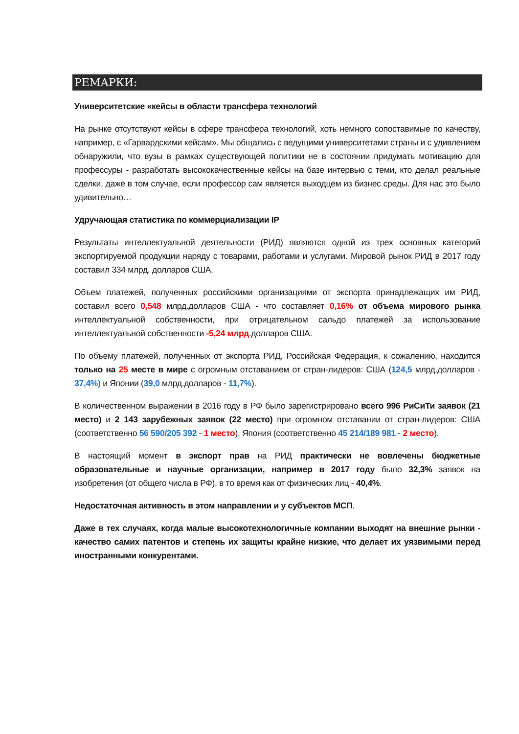РЕМАРКИ:
Университетские «кейсы в области трансфера технологий
На рынке отсутствуют кейсы в сфере трансфера технологий, хоть немного сопоставимые по качеству, например, с «Гарвардскими кейсам». Мы общались с ведущими университетами страны и с удивлением обнаружили, что вузы в рамках существующей политики не в состоянии придумать мотивацию для профессуры - разработать высококачественные кейсы на базе интервью с теми, кто делал реальные сделки, даже в том случае, если профессор сам является выходцем из бизнес среды. Для нас это было удивительно…
Удручающая статистика по коммерциализации IP
Результаты интеллектуальной деятельности (РИД) являются одной из трех основных категорий экспортируемой продукции наряду с товарами, работами и услугами. Мировой рынок РИД в 2017 году составил 334 млрд. долларов США.
Объем платежей, полученных российскими организациями от экспорта принадлежащих им РИД, составил всего 0,548 млрд.долларов США - что составляет 0,16% от объема мирового рынка интеллектуальной собственности, при отрицательном сальдо платежей за использование интеллектуальной собственности -5,24 млрд.долларов США.
По объему платежей, полученных от экспорта РИД, Российская Федерация, к сожалению, находится только на 25 месте в мире с огромным отставанием от стран-лидеров: США (124,5 млрд.долларов - 37,4%) и Японии (39,0 млрд.долларов - 11,7%).
В количественном выражении в 2016 году в РФ было зарегистрировано всего 996 РиСиТи заявок (21 место) и 2 143 зарубежных заявок (22 место) при огромном отставании от стран-лидеров: США (соответственно 56 590/205 392 - 1 место), Япония (соответственно 45 214/189 981 - 2 место).
В настоящий момент в экспорт прав на РИД практически не вовлечены бюджетные образовательные и научные организации, например в 2017 году было 32,3% заявок на изобретения (от общего числа в РФ), в то время как от физических лиц - 40,4%.
Недостаточная активность в этом направлении и у субъектов МСП.
Даже в тех случаях, когда малые высокотехнологичные компании выходят на внешние рынки - качество самих патентов и степень их защиты крайне низкие, что делает их уязвимыми перед иностранными конкурентами.